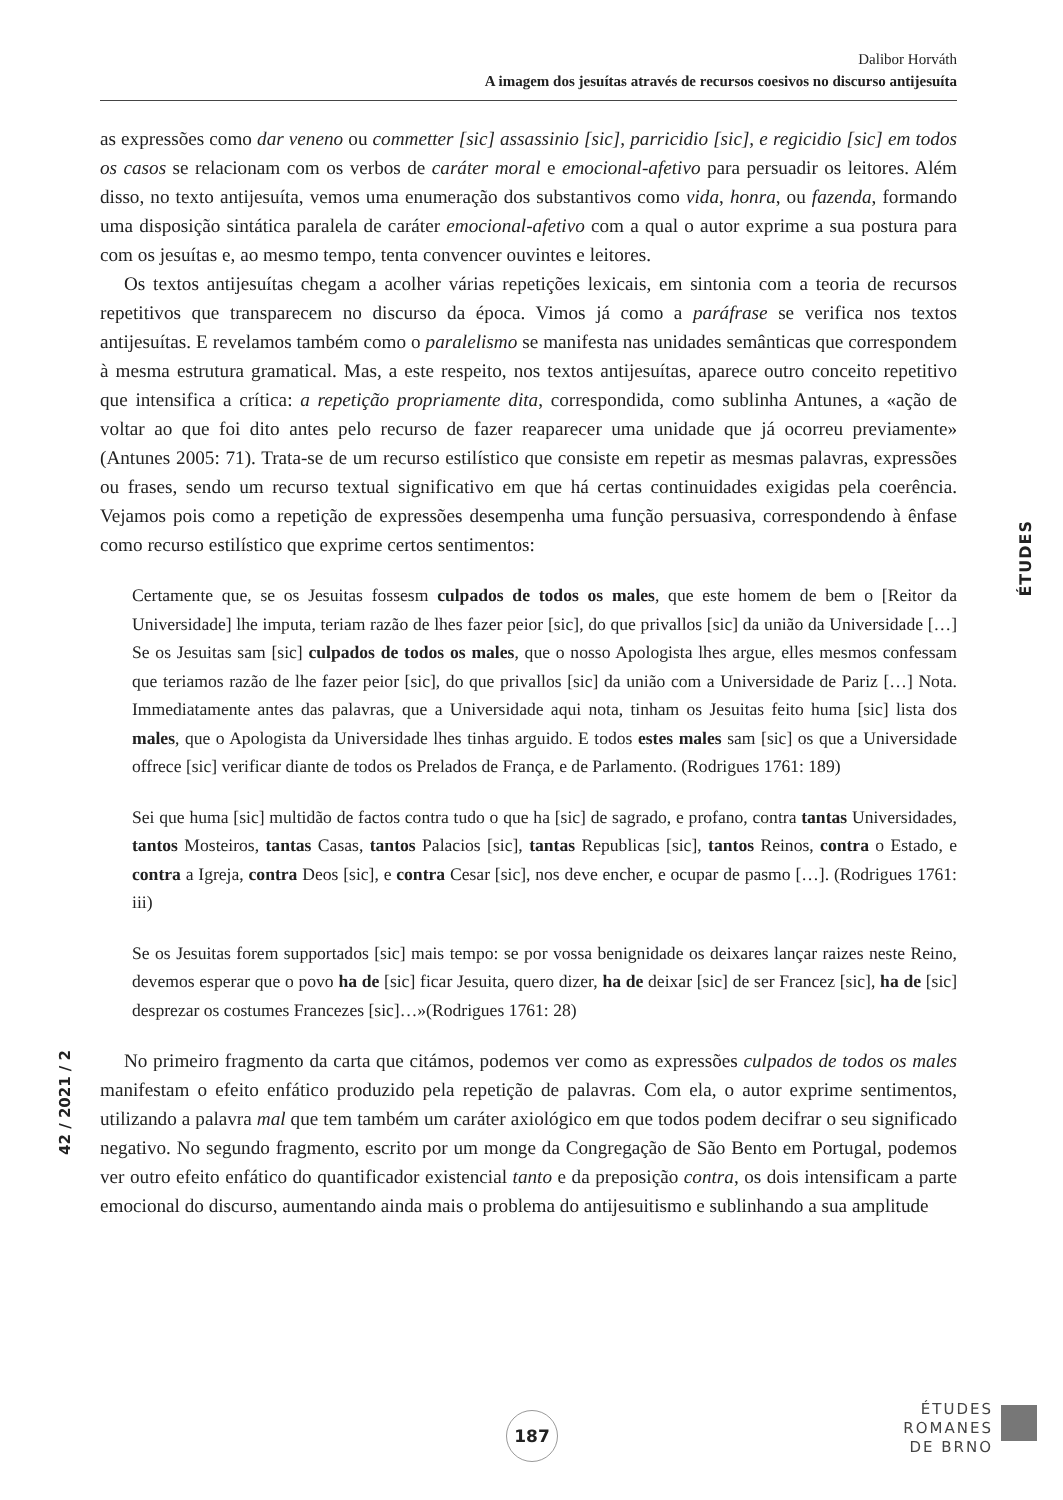Dalibor Horváth
A imagem dos jesuítas através de recursos coesivos no discurso antijesuíta
as expressões como dar veneno ou commetter [sic] assassinio [sic], parricidio [sic], e regicidio [sic] em todos os casos se relacionam com os verbos de caráter moral e emocional-afetivo para persuadir os leitores. Além disso, no texto antijesuíta, vemos uma enumeração dos substantivos como vida, honra, ou fazenda, formando uma disposição sintática paralela de caráter emocional-afetivo com a qual o autor exprime a sua postura para com os jesuítas e, ao mesmo tempo, tenta convencer ouvintes e leitores.
Os textos antijesuítas chegam a acolher várias repetições lexicais, em sintonia com a teoria de recursos repetitivos que transparecem no discurso da época. Vimos já como a paráfrase se verifica nos textos antijesuítas. E revelamos também como o paralelismo se manifesta nas unidades semânticas que correspondem à mesma estrutura gramatical. Mas, a este respeito, nos textos antijesuítas, aparece outro conceito repetitivo que intensifica a crítica: a repetição propriamente dita, correspondida, como sublinha Antunes, a «ação de voltar ao que foi dito antes pelo recurso de fazer reaparecer uma unidade que já ocorreu previamente» (Antunes 2005: 71). Trata-se de um recurso estilístico que consiste em repetir as mesmas palavras, expressões ou frases, sendo um recurso textual significativo em que há certas continuidades exigidas pela coerência. Vejamos pois como a repetição de expressões desempenha uma função persuasiva, correspondendo à ênfase como recurso estilístico que exprime certos sentimentos:
Certamente que, se os Jesuitas fossesm culpados de todos os males, que este homem de bem o [Reitor da Universidade] lhe imputa, teriam razão de lhes fazer peior [sic], do que privallos [sic] da união da Universidade […] Se os Jesuitas sam [sic] culpados de todos os males, que o nosso Apologista lhes argue, elles mesmos confessam que teriamos razão de lhe fazer peior [sic], do que privallos [sic] da união com a Universidade de Pariz […] Nota. Immediatamente antes das palavras, que a Universidade aqui nota, tinham os Jesuitas feito huma [sic] lista dos males, que o Apologista da Universidade lhes tinhas arguido. E todos estes males sam [sic] os que a Universidade offrece [sic] verificar diante de todos os Prelados de França, e de Parlamento. (Rodrigues 1761: 189)
Sei que huma [sic] multidão de factos contra tudo o que ha [sic] de sagrado, e profano, contra tantas Universidades, tantos Mosteiros, tantas Casas, tantos Palacios [sic], tantas Republicas [sic], tantos Reinos, contra o Estado, e contra a Igreja, contra Deos [sic], e contra Cesar [sic], nos deve encher, e ocupar de pasmo […]. (Rodrigues 1761: iii)
Se os Jesuitas forem supportados [sic] mais tempo: se por vossa benignidade os deixares lançar raizes neste Reino, devemos esperar que o povo ha de [sic] ficar Jesuita, quero dizer, ha de deixar [sic] de ser Francez [sic], ha de [sic] desprezar os costumes Francezes [sic]…»(Rodrigues 1761: 28)
No primeiro fragmento da carta que citámos, podemos ver como as expressões culpados de todos os males manifestam o efeito enfático produzido pela repetição de palavras. Com ela, o autor exprime sentimentos, utilizando a palavra mal que tem também um caráter axiológico em que todos podem decifrar o seu significado negativo. No segundo fragmento, escrito por um monge da Congregação de São Bento em Portugal, podemos ver outro efeito enfático do quantificador existencial tanto e da preposição contra, os dois intensificam a parte emocional do discurso, aumentando ainda mais o problema do antijesuitismo e sublinhando a sua amplitude
ÉTUDES
42 / 2021 / 2
187
ÉTUDES
ROMANES
DE BRNO